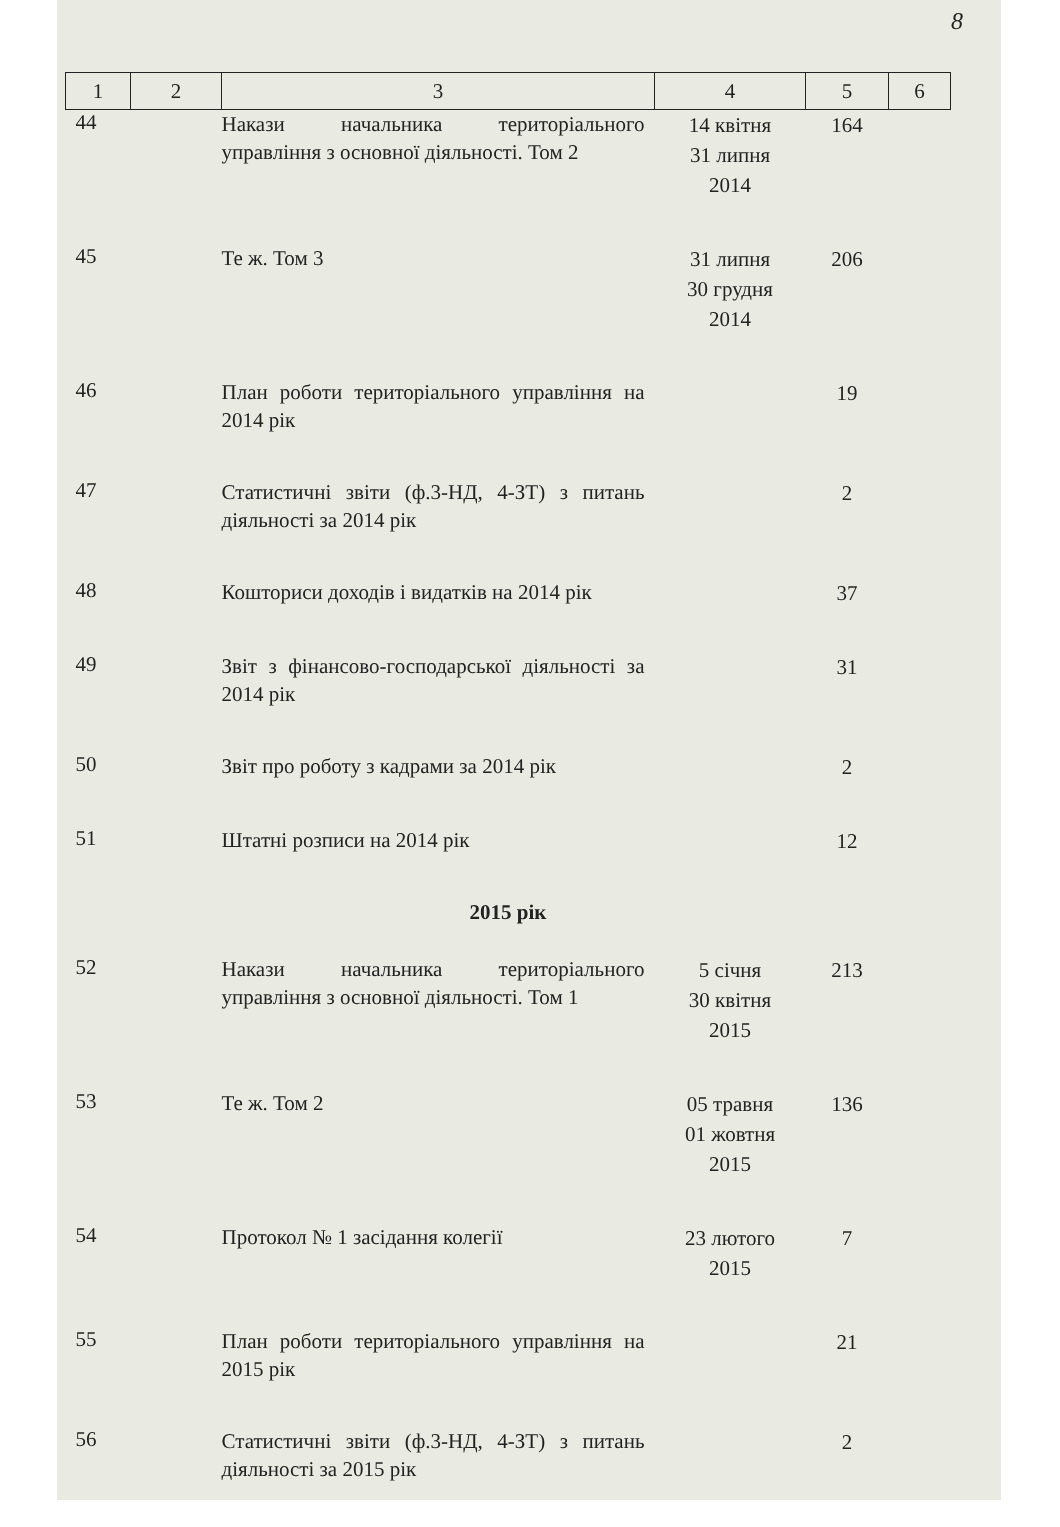8
| 1 | 2 | 3 | 4 | 5 | 6 |
| --- | --- | --- | --- | --- | --- |
| 44 | | Накази начальника територіального управління з основної діяльності. Том 2 | 14 квітня 31 липня 2014 | 164 | |
| 45 | | Те ж. Том 3 | 31 липня 30 грудня 2014 | 206 | |
| 46 | | План роботи територіального управління на 2014 рік | | 19 | |
| 47 | | Статистичні звіти (ф.3-НД, 4-ЗТ) з питань діяльності за 2014 рік | | 2 | |
| 48 | | Кошториси доходів і видатків на 2014 рік | | 37 | |
| 49 | | Звіт з фінансово-господарської діяльності за 2014 рік | | 31 | |
| 50 | | Звіт про роботу з кадрами за 2014 рік | | 2 | |
| 51 | | Штатні розписи на 2014 рік | | 12 | |
| 2015 рік | | | | | |
| 52 | | Накази начальника територіального управління з основної діяльності. Том 1 | 5 січня 30 квітня 2015 | 213 | |
| 53 | | Те ж. Том 2 | 05 травня 01 жовтня 2015 | 136 | |
| 54 | | Протокол № 1 засідання колегії | 23 лютого 2015 | 7 | |
| 55 | | План роботи територіального управління на 2015 рік | | 21 | |
| 56 | | Статистичні звіти (ф.3-НД, 4-ЗТ) з питань діяльності за 2015 рік | | 2 | |